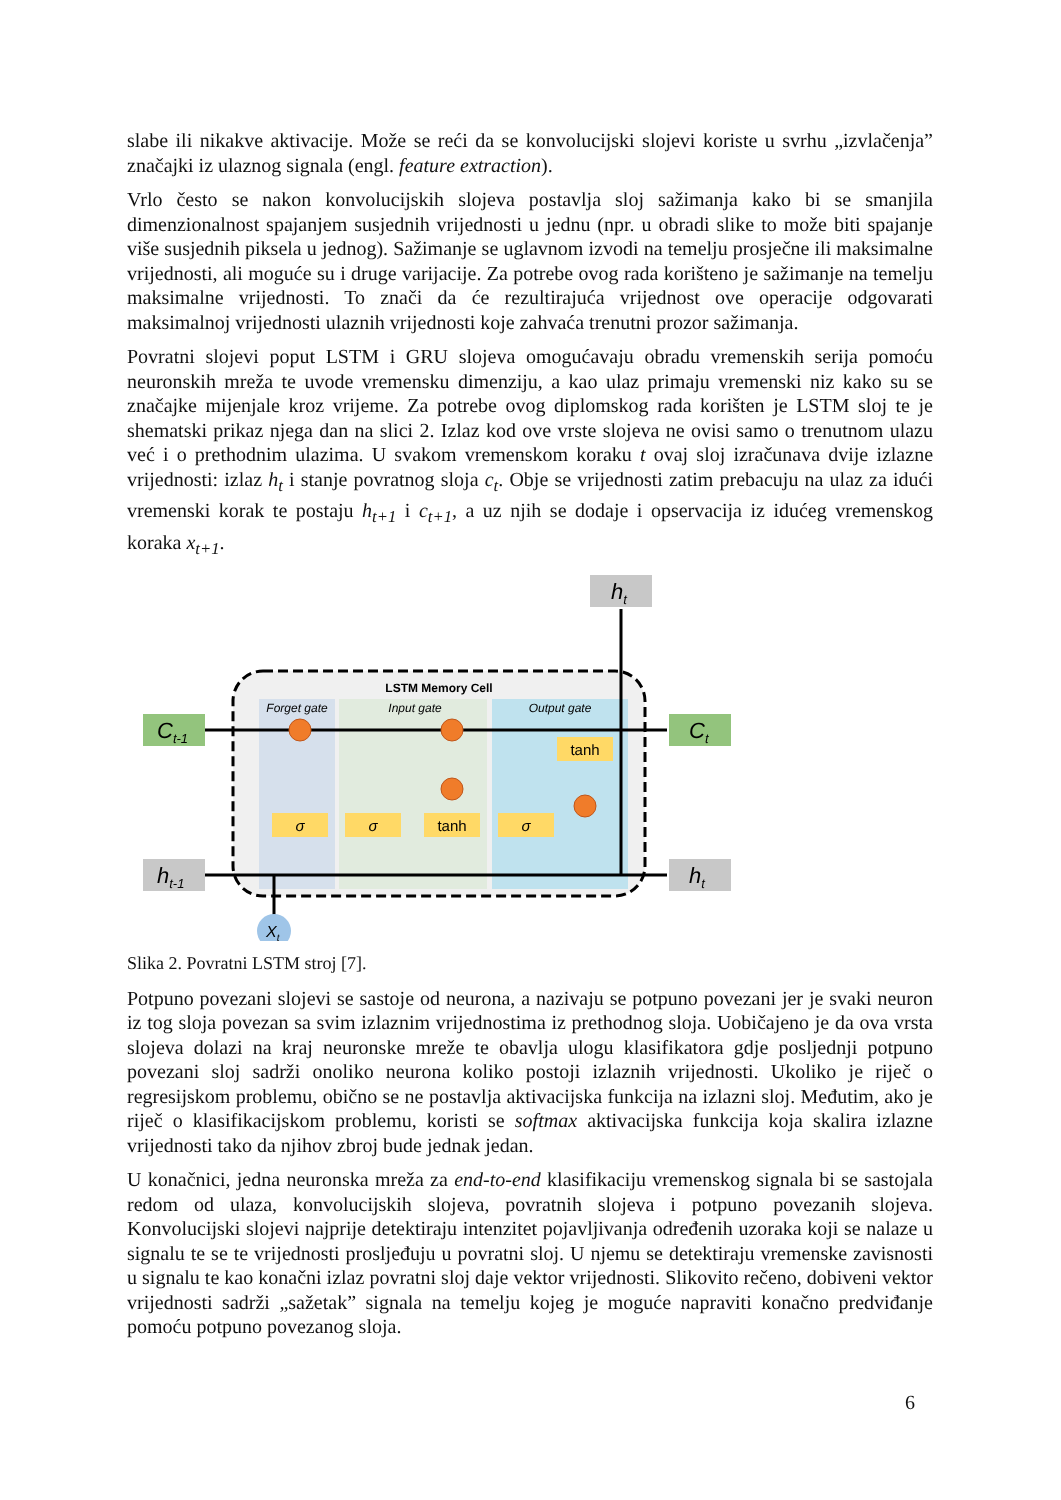slabe ili nikakve aktivacije. Može se reći da se konvolucijski slojevi koriste u svrhu „izvlačenja” značajki iz ulaznog signala (engl. feature extraction).
Vrlo često se nakon konvolucijskih slojeva postavlja sloj sažimanja kako bi se smanjila dimenzionalnost spajanjem susjednih vrijednosti u jednu (npr. u obradi slike to može biti spajanje više susjednih piksela u jednog). Sažimanje se uglavnom izvodi na temelju prosječne ili maksimalne vrijednosti, ali moguće su i druge varijacije. Za potrebe ovog rada korišteno je sažimanje na temelju maksimalne vrijednosti. To znači da će rezultirajuća vrijednost ove operacije odgovarati maksimalnoj vrijednosti ulaznih vrijednosti koje zahvaća trenutni prozor sažimanja.
Povratni slojevi poput LSTM i GRU slojeva omogućavaju obradu vremenskih serija pomoću neuronskih mreža te uvode vremensku dimenziju, a kao ulaz primaju vremenski niz kako su se značajke mijenjale kroz vrijeme. Za potrebe ovog diplomskog rada korišten je LSTM sloj te je shematski prikaz njega dan na slici 2. Izlaz kod ove vrste slojeva ne ovisi samo o trenutnom ulazu već i o prethodnim ulazima. U svakom vremenskom koraku t ovaj sloj izračunava dvije izlazne vrijednosti: izlaz h<sub>t</sub> i stanje povratnog sloja c<sub>t</sub>. Obje se vrijednosti zatim prebacuju na ulaz za idući vremenski korak te postaju h<sub>t+1</sub> i c<sub>t+1</sub>, a uz njih se dodaje i opservacija iz idućeg vremenskog koraka x<sub>t+1</sub>.
LSTM Memory Cell
Forget gate
Input gate
Output gate
Ct-1
Ct
ht-1
ht
ht
σ
σ
tanh
σ
tanh
Xt
Slika 2. Povratni LSTM stroj [7].
Potpuno povezani slojevi se sastoje od neurona, a nazivaju se potpuno povezani jer je svaki neuron iz tog sloja povezan sa svim izlaznim vrijednostima iz prethodnog sloja. Uobičajeno je da ova vrsta slojeva dolazi na kraj neuronske mreže te obavlja ulogu klasifikatora gdje posljednji potpuno povezani sloj sadrži onoliko neurona koliko postoji izlaznih vrijednosti. Ukoliko je riječ o regresijskom problemu, obično se ne postavlja aktivacijska funkcija na izlazni sloj. Međutim, ako je riječ o klasifikacijskom problemu, koristi se softmax aktivacijska funkcija koja skalira izlazne vrijednosti tako da njihov zbroj bude jednak jedan.
U konačnici, jedna neuronska mreža za end-to-end klasifikaciju vremenskog signala bi se sastojala redom od ulaza, konvolucijskih slojeva, povratnih slojeva i potpuno povezanih slojeva. Konvolucijski slojevi najprije detektiraju intenzitet pojavljivanja određenih uzoraka koji se nalaze u signalu te se te vrijednosti prosljeđuju u povratni sloj. U njemu se detektiraju vremenske zavisnosti u signalu te kao konačni izlaz povratni sloj daje vektor vrijednosti. Slikovito rečeno, dobiveni vektor vrijednosti sadrži „sažetak” signala na temelju kojeg je moguće napraviti konačno predviđanje pomoću potpuno povezanog sloja.
6